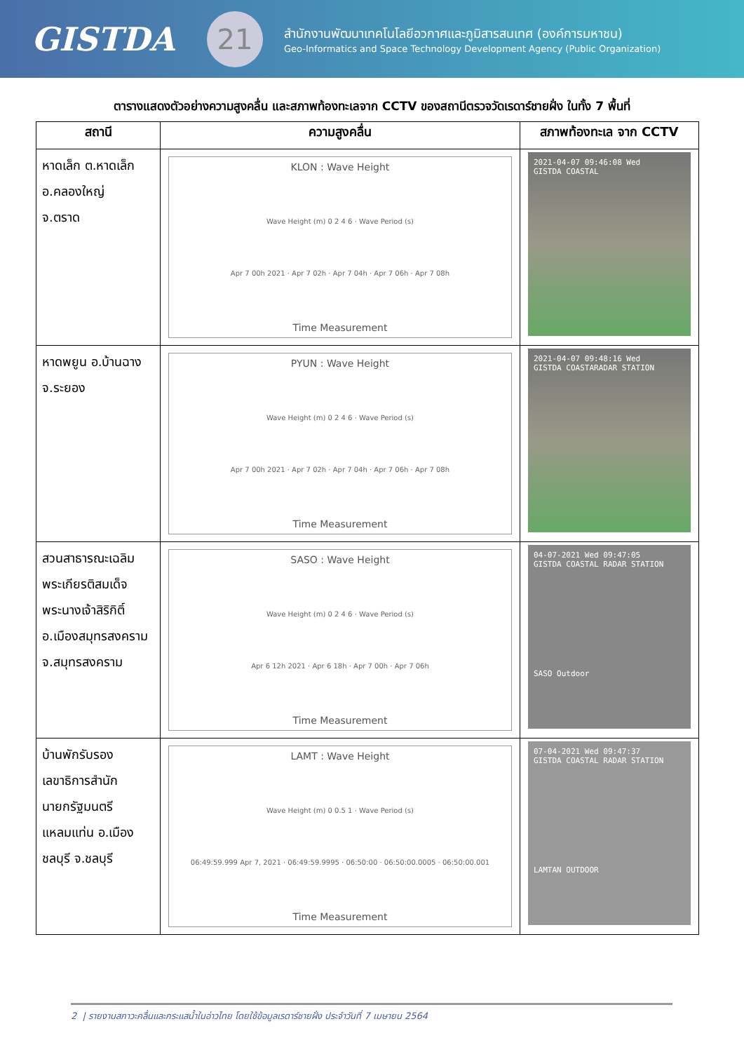GISTDA
21
สำนักงานพัฒนาเทคโนโลยีอวกาศและภูมิสารสนเทศ (องค์การมหาชน)
Geo-Informatics and Space Technology Development Agency (Public Organization)
ตารางแสดงตัวอย่างความสูงคลื่น และสภาพท้องทะเลจาก CCTV ของสถานีตรวจวัดเรดาร์ชายฝั่ง ในทั้ง 7 พื้นที่
| สถานี | ความสูงคลื่น | สภาพท้องทะเล จาก CCTV |
| --- | --- | --- |
| หาดเล็ก ต.หาดเล็ก อ.คลองใหญ่ จ.ตราด | KLON : Wave Height Wave Height (m) 0 2 4 6 · Wave Period (s) Apr 7 00h 2021 · Apr 7 02h · Apr 7 04h · Apr 7 06h · Apr 7 08h Time Measurement | 2021-04-07 09:46:08 Wed GISTDA COASTAL |
| หาดพยูน อ.บ้านฉาง จ.ระยอง | PYUN : Wave Height Wave Height (m) 0 2 4 6 · Wave Period (s) Apr 7 00h 2021 · Apr 7 02h · Apr 7 04h · Apr 7 06h · Apr 7 08h Time Measurement | 2021-04-07 09:48:16 Wed GISTDA COASTARADAR STATION |
| สวนสาธารณะเฉลิม พระเกียรติสมเด็จ พระนางเจ้าสิริกิติ์ อ.เมืองสมุทรสงคราม จ.สมุทรสงคราม | SASO : Wave Height Wave Height (m) 0 2 4 6 · Wave Period (s) Apr 6 12h 2021 · Apr 6 18h · Apr 7 00h · Apr 7 06h Time Measurement | 04-07-2021 Wed 09:47:05 GISTDA COASTAL RADAR STATION SASO Outdoor |
| บ้านพักรับรอง เลขาธิการสำนัก นายกรัฐมนตรี แหลมแท่น อ.เมือง ชลบุรี จ.ชลบุรี | LAMT : Wave Height Wave Height (m) 0 0.5 1 · Wave Period (s) 06:49:59.999 Apr 7, 2021 · 06:49:59.9995 · 06:50:00 · 06:50:00.0005 · 06:50:00.001 Time Measurement | 07-04-2021 Wed 09:47:37 GISTDA COASTAL RADAR STATION LAMTAN OUTDOOR |
2 | รายงานสภาวะคลื่นและกระแสน้ำในอ่าวไทย โดยใช้ข้อมูลเรดาร์ชายฝั่ง ประจำวันที่ 7 เมษายน 2564